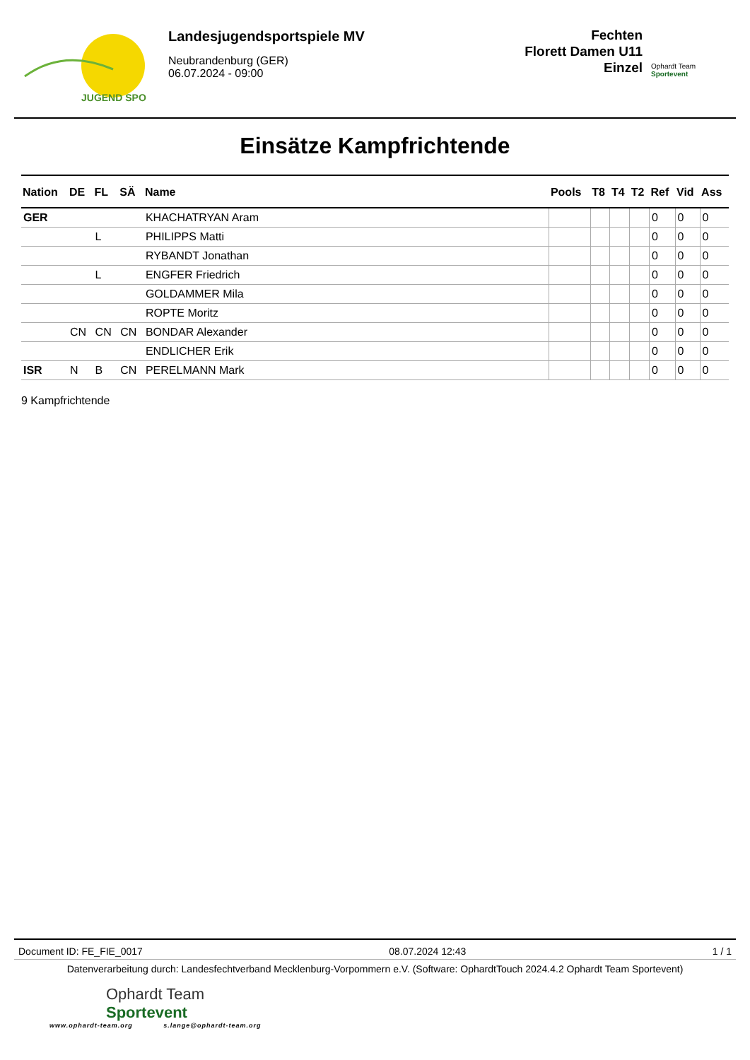JUGEND SPO
Landesjugendsportspiele MV
Neubrandenburg (GER)
06.07.2024 - 09:00
Fechten
Florett Damen U11
Einzel
Ophardt Team
Sportevent
Einsätze Kampfrichtende
| Nation | DE | FL | SÄ | Name | Pools | T8 | T4 | T2 | Ref | Vid | Ass |
| --- | --- | --- | --- | --- | --- | --- | --- | --- | --- | --- | --- |
| GER | | | | KHACHATRYAN Aram | | | | | 0 | 0 | 0 |
| | | L | | PHILIPPS Matti | | | | | 0 | 0 | 0 |
| | | | | RYBANDT Jonathan | | | | | 0 | 0 | 0 |
| | | L | | ENGFER Friedrich | | | | | 0 | 0 | 0 |
| | | | | GOLDAMMER Mila | | | | | 0 | 0 | 0 |
| | | | | ROPTE Moritz | | | | | 0 | 0 | 0 |
| | CN | CN | CN | BONDAR Alexander | | | | | 0 | 0 | 0 |
| | | | | ENDLICHER Erik | | | | | 0 | 0 | 0 |
| ISR | N | B | CN | PERELMANN Mark | | | | | 0 | 0 | 0 |
9 Kampfrichtende
Document ID: FE_FIE_0017 08.07.2024 12:43 1 / 1
Datenverarbeitung durch: Landesfechtverband Mecklenburg-Vorpommern e.V. (Software: OphardtTouch 2024.4.2 Ophardt Team Sportevent)
Ophardt Team
Sportevent
www.ophardt-team.org s.lange@ophardt-team.org